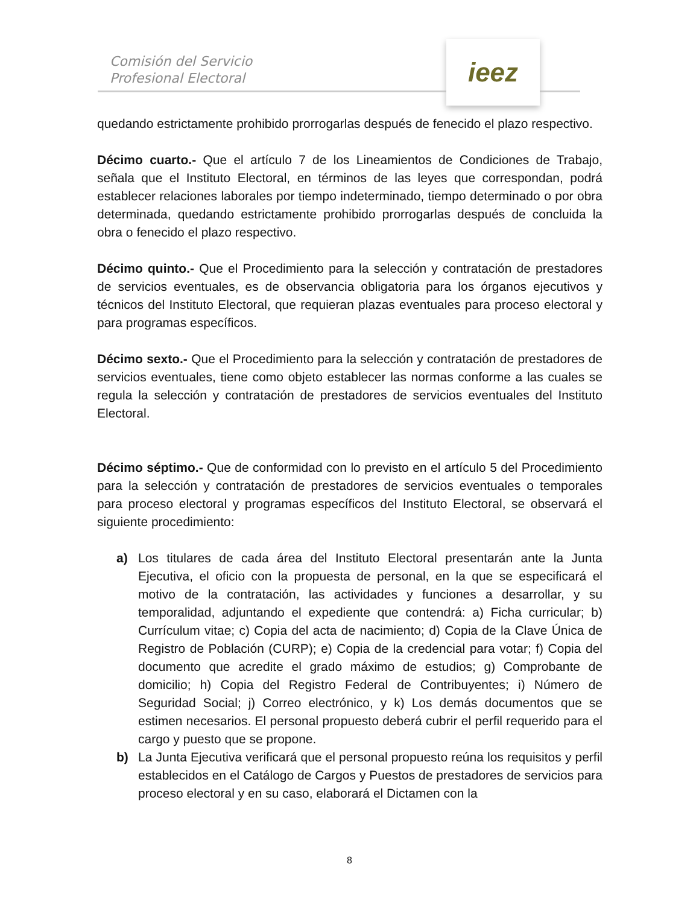Comisión del Servicio
Profesional Electoral
ieez
quedando estrictamente prohibido prorrogarlas después de fenecido el plazo respectivo.
Décimo cuarto.- Que el artículo 7 de los Lineamientos de Condiciones de Trabajo, señala que el Instituto Electoral, en términos de las leyes que correspondan, podrá establecer relaciones laborales por tiempo indeterminado, tiempo determinado o por obra determinada, quedando estrictamente prohibido prorrogarlas después de concluida la obra o fenecido el plazo respectivo.
Décimo quinto.- Que el Procedimiento para la selección y contratación de prestadores de servicios eventuales, es de observancia obligatoria para los órganos ejecutivos y técnicos del Instituto Electoral, que requieran plazas eventuales para proceso electoral y para programas específicos.
Décimo sexto.- Que el Procedimiento para la selección y contratación de prestadores de servicios eventuales, tiene como objeto establecer las normas conforme a las cuales se regula la selección y contratación de prestadores de servicios eventuales del Instituto Electoral.
Décimo séptimo.- Que de conformidad con lo previsto en el artículo 5 del Procedimiento para la selección y contratación de prestadores de servicios eventuales o temporales para proceso electoral y programas específicos del Instituto Electoral, se observará el siguiente procedimiento:
a) Los titulares de cada área del Instituto Electoral presentarán ante la Junta Ejecutiva, el oficio con la propuesta de personal, en la que se especificará el motivo de la contratación, las actividades y funciones a desarrollar, y su temporalidad, adjuntando el expediente que contendrá: a) Ficha curricular; b) Currículum vitae; c) Copia del acta de nacimiento; d) Copia de la Clave Única de Registro de Población (CURP); e) Copia de la credencial para votar; f) Copia del documento que acredite el grado máximo de estudios; g) Comprobante de domicilio; h) Copia del Registro Federal de Contribuyentes; i) Número de Seguridad Social; j) Correo electrónico, y k) Los demás documentos que se estimen necesarios. El personal propuesto deberá cubrir el perfil requerido para el cargo y puesto que se propone.
b) La Junta Ejecutiva verificará que el personal propuesto reúna los requisitos y perfil establecidos en el Catálogo de Cargos y Puestos de prestadores de servicios para proceso electoral y en su caso, elaborará el Dictamen con la
8